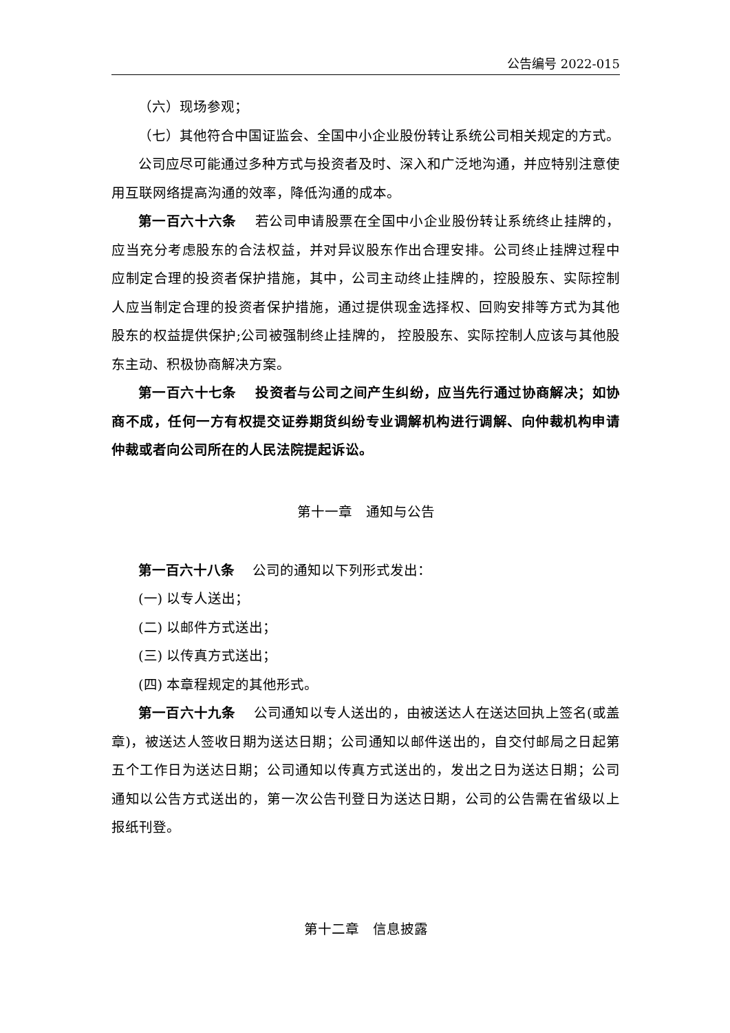公告编号 2022-015
（六）现场参观；
（七）其他符合中国证监会、全国中小企业股份转让系统公司相关规定的方式。
公司应尽可能通过多种方式与投资者及时、深入和广泛地沟通，并应特别注意使用互联网络提高沟通的效率，降低沟通的成本。
第一百六十六条　 若公司申请股票在全国中小企业股份转让系统终止挂牌的，应当充分考虑股东的合法权益，并对异议股东作出合理安排。公司终止挂牌过程中应制定合理的投资者保护措施，其中，公司主动终止挂牌的，控股股东、实际控制人应当制定合理的投资者保护措施，通过提供现金选择权、回购安排等方式为其他股东的权益提供保护;公司被强制终止挂牌的， 控股股东、实际控制人应该与其他股东主动、积极协商解决方案。
第一百六十七条　 投资者与公司之间产生纠纷，应当先行通过协商解决；如协商不成，任何一方有权提交证券期货纠纷专业调解机构进行调解、向仲裁机构申请仲裁或者向公司所在的人民法院提起诉讼。
第十一章　通知与公告
第一百六十八条　 公司的通知以下列形式发出：
(一) 以专人送出；
(二) 以邮件方式送出；
(三) 以传真方式送出；
(四) 本章程规定的其他形式。
第一百六十九条　 公司通知以专人送出的，由被送达人在送达回执上签名(或盖章)，被送达人签收日期为送达日期；公司通知以邮件送出的，自交付邮局之日起第五个工作日为送达日期；公司通知以传真方式送出的，发出之日为送达日期；公司通知以公告方式送出的，第一次公告刊登日为送达日期，公司的公告需在省级以上报纸刊登。
第十二章　信息披露